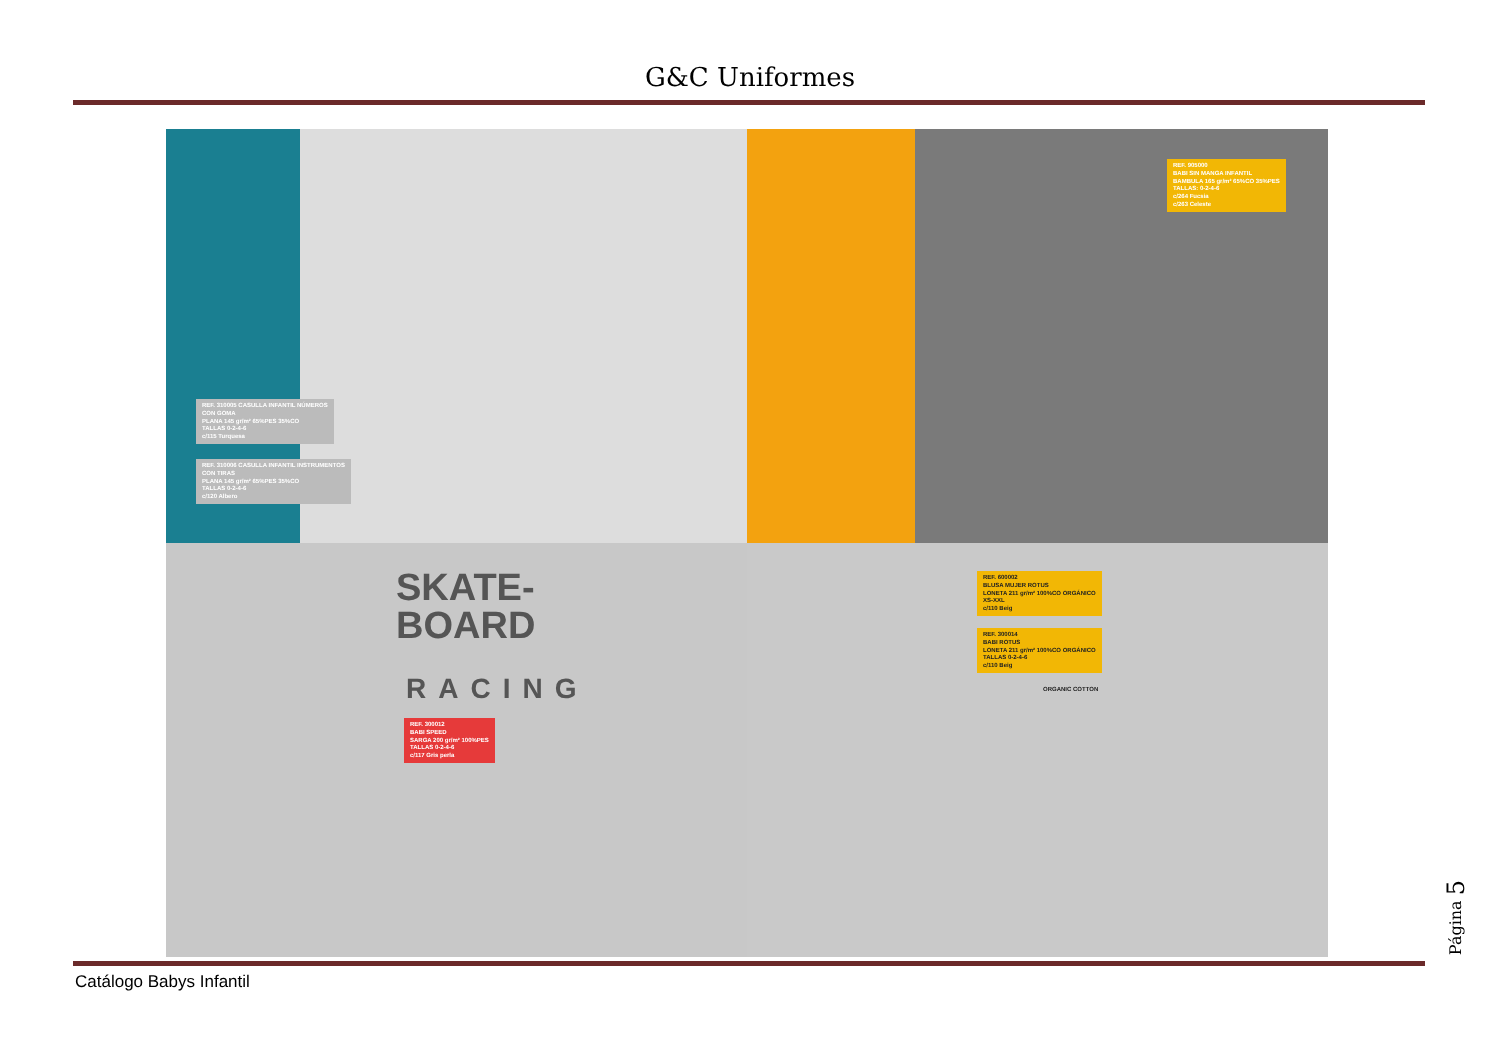G&C Uniformes
REF. 310005 CASULLA INFANTIL NÚMEROS
CON GOMA
PLANA 145 gr/m² 65%PES 35%CO
TALLAS 0-2-4-6
c/115 Turquesa
REF. 310006 CASULLA INFANTIL INSTRUMENTOS
CON TIRAS
PLANA 145 gr/m² 65%PES 35%CO
TALLAS 0-2-4-6
c/120 Albero
REF. 905000
BABI SIN MANGA INFANTIL
BAMBULA 165 gr/m² 65%CO 35%PES
TALLAS: 0-2-4-6
c/264 Fucsia
c/263 Celeste
SKATE-
BOARD
RACING
REF. 300012
BABI SPEED
SARGA 200 gr/m² 100%PES
TALLAS 0-2-4-6
c/117 Gris perla
REF. 600002
BLUSA MUJER ROTUS
LONETA 211 gr/m² 100%CO ORGÁNICO
XS-XXL
c/110 Beig
REF. 300014
BABI ROTUS
LONETA 211 gr/m² 100%CO ORGÁNICO
TALLAS 0-2-4-6
c/110 Beig
ORGANIC COTTON
Catálogo Babys Infantil
Página 5